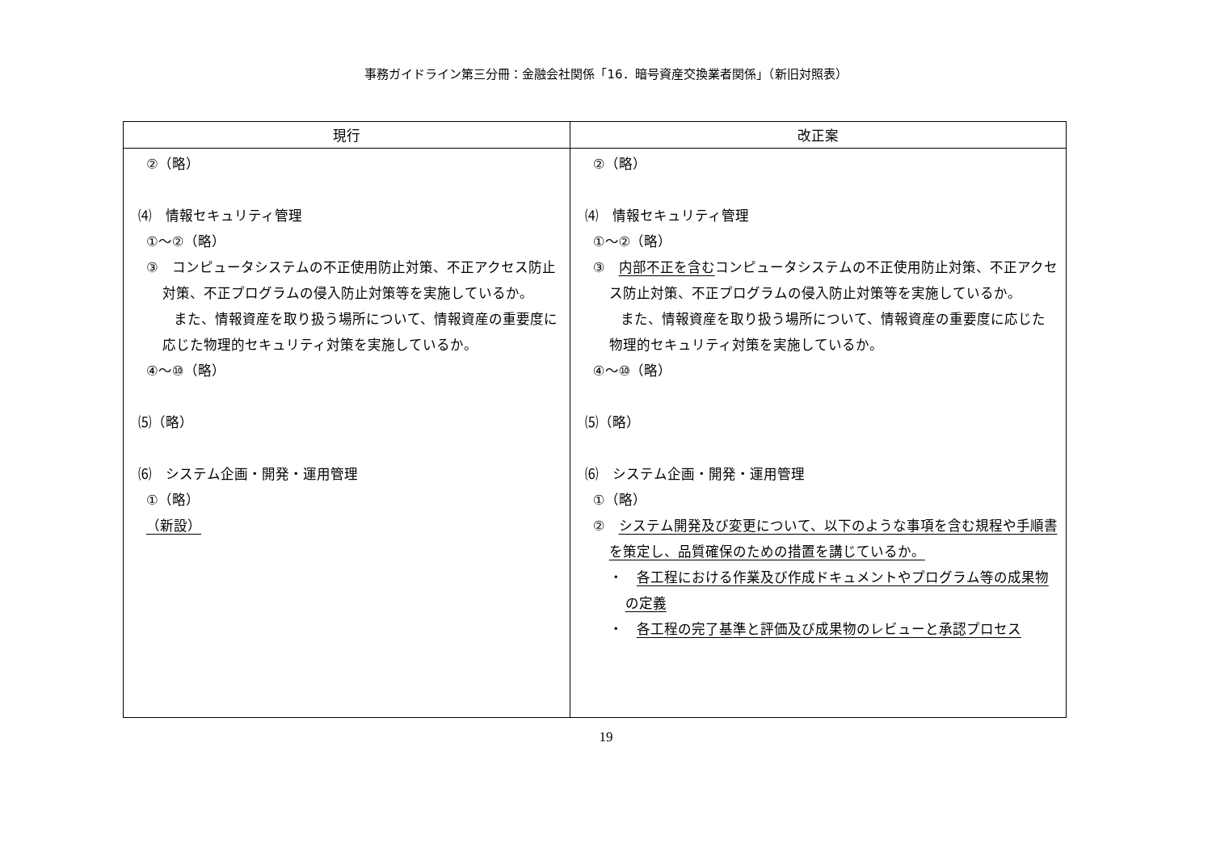事務ガイドライン第三分冊：金融会社関係「16．暗号資産交換業者関係」（新旧対照表）
| 現行 | 改正案 |
| --- | --- |
| ②（略） ⑷ 情報セキュリティ管理 ①～②（略） ③ コンピュータシステムの不正使用防止対策、不正アクセス防止対策、不正プログラムの侵入防止対策等を実施しているか。 また、情報資産を取り扱う場所について、情報資産の重要度に応じた物理的セキュリティ対策を実施しているか。 ④～⑩（略） ⑸（略） ⑹ システム企画・開発・運用管理 ①（略） （新設） | ②（略） ⑷ 情報セキュリティ管理 ①～②（略） ③ 内部不正を含む コンピュータシステムの不正使用防止対策、不正アクセス防止対策、不正プログラムの侵入防止対策等を実施しているか。 また、情報資産を取り扱う場所について、情報資産の重要度に応じた物理的セキュリティ対策を実施しているか。 ④～⑩（略） ⑸（略） ⑹ システム企画・開発・運用管理 ①（略） ② システム開発及び変更について、以下のような事項を含む規程や手順書を策定し、品質確保のための措置を講じているか。 ・ 各工程における作業及び作成ドキュメントやプログラム等の成果物の定義 ・ 各工程の完了基準と評価及び成果物のレビューと承認プロセス |
19